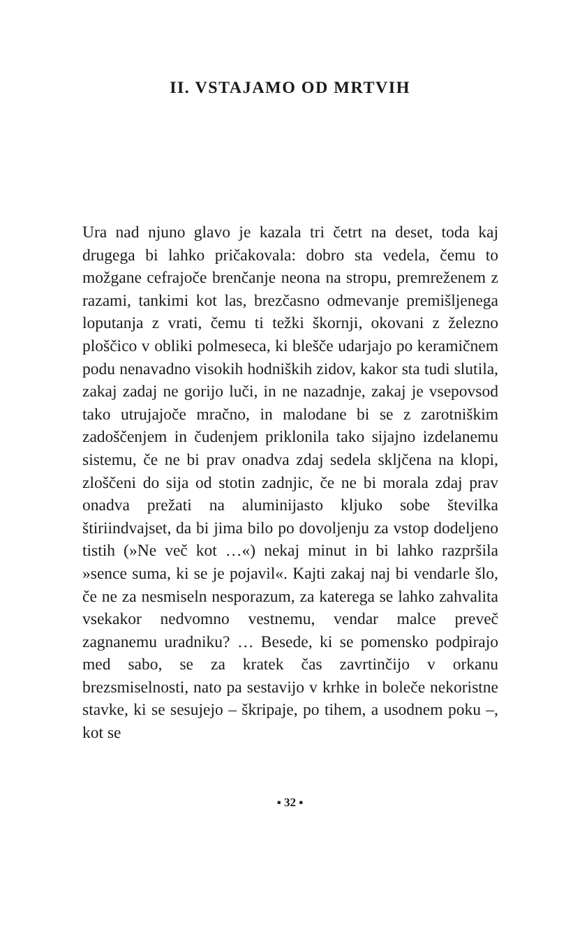II. VSTAJAMO OD MRTVIH
Ura nad njuno glavo je kazala tri četrt na deset, toda kaj drugega bi lahko pričakovala: dobro sta vedela, čemu to možgane cefrajoče brenčanje neona na stropu, premreženem z razami, tankimi kot las, brezčasno odmevanje premišljenega loputanja z vrati, čemu ti težki škornji, okovani z železno ploščico v obliki polmeseca, ki blešče udarjajo po keramičnem podu nenavadno visokih hodniških zidov, kakor sta tudi slutila, zakaj zadaj ne gorijo luči, in ne nazadnje, zakaj je vsepovsod tako utrujajoče mračno, in malodane bi se z zarotniškim zadoščenjem in čudenjem priklonila tako sijajno izdelanemu sistemu, če ne bi prav onadva zdaj sedela skljčena na klopi, zloščeni do sija od stotin zadnjic, če ne bi morala zdaj prav onadva prežati na aluminijasto kljuko sobe številka štiriindvajset, da bi jima bilo po dovoljenju za vstop dodeljeno tistih (»Ne več kot …«) nekaj minut in bi lahko razpršila »sence suma, ki se je pojavil«. Kajti zakaj naj bi vendarle šlo, če ne za nesmiseln nesporazum, za katerega se lahko zahvalita vsekakor nedvomno vestnemu, vendar malce preveč zagnanemu uradniku? … Besede, ki se pomensko podpirajo med sabo, se za kratek čas zavrtinčijo v orkanu brezsmiselnosti, nato pa sestavijo v krhke in boleče nekoristne stavke, ki se sesujejo – škripaje, po tihem, a usodnem poku –, kot se
▪ 32 ▪